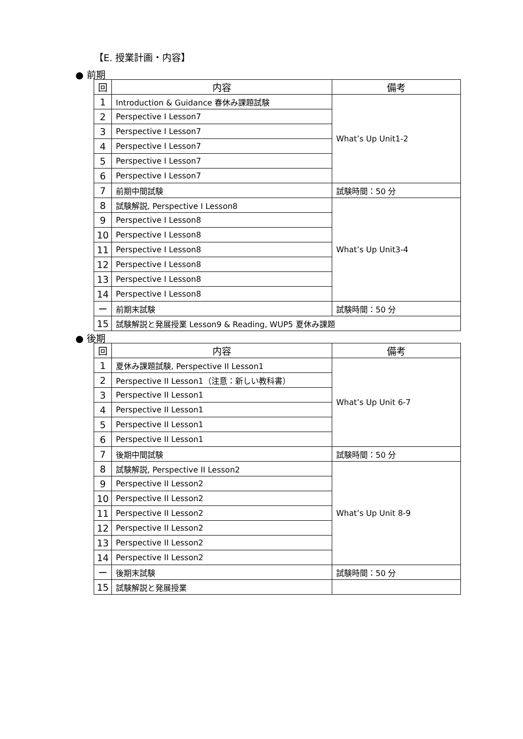【E. 授業計画・内容】
● 前期
| 回 | 内容 | 備考 |
| --- | --- | --- |
| 1 | Introduction & Guidance 春休み課題試験 | What’s Up Unit1-2 |
| 2 | Perspective I Lesson7 | |
| 3 | Perspective I Lesson7 | |
| 4 | Perspective I Lesson7 | |
| 5 | Perspective I Lesson7 | |
| 6 | Perspective I Lesson7 | |
| 7 | 前期中間試験 | 試験時間：50 分 |
| 8 | 試験解説, Perspective I Lesson8 | What’s Up Unit3-4 |
| 9 | Perspective I Lesson8 | |
| 10 | Perspective I Lesson8 | |
| 11 | Perspective I Lesson8 | |
| 12 | Perspective I Lesson8 | |
| 13 | Perspective I Lesson8 | |
| 14 | Perspective I Lesson8 | |
| ー | 前期末試験 | 試験時間：50 分 |
| 15 | 試験解説と発展授業 Lesson9 & Reading, WUP5 夏休み課題 | |
● 後期
| 回 | 内容 | 備考 |
| --- | --- | --- |
| 1 | 夏休み課題試験, Perspective II Lesson1 | What’s Up Unit 6-7 |
| 2 | Perspective II Lesson1（注意：新しい教科書） | |
| 3 | Perspective II Lesson1 | |
| 4 | Perspective II Lesson1 | |
| 5 | Perspective II Lesson1 | |
| 6 | Perspective II Lesson1 | |
| 7 | 後期中間試験 | 試験時間：50 分 |
| 8 | 試験解説, Perspective II Lesson2 | What’s Up Unit 8-9 |
| 9 | Perspective II Lesson2 | |
| 10 | Perspective II Lesson2 | |
| 11 | Perspective II Lesson2 | |
| 12 | Perspective II Lesson2 | |
| 13 | Perspective II Lesson2 | |
| 14 | Perspective II Lesson2 | |
| ー | 後期末試験 | 試験時間：50 分 |
| 15 | 試験解説と発展授業 | |